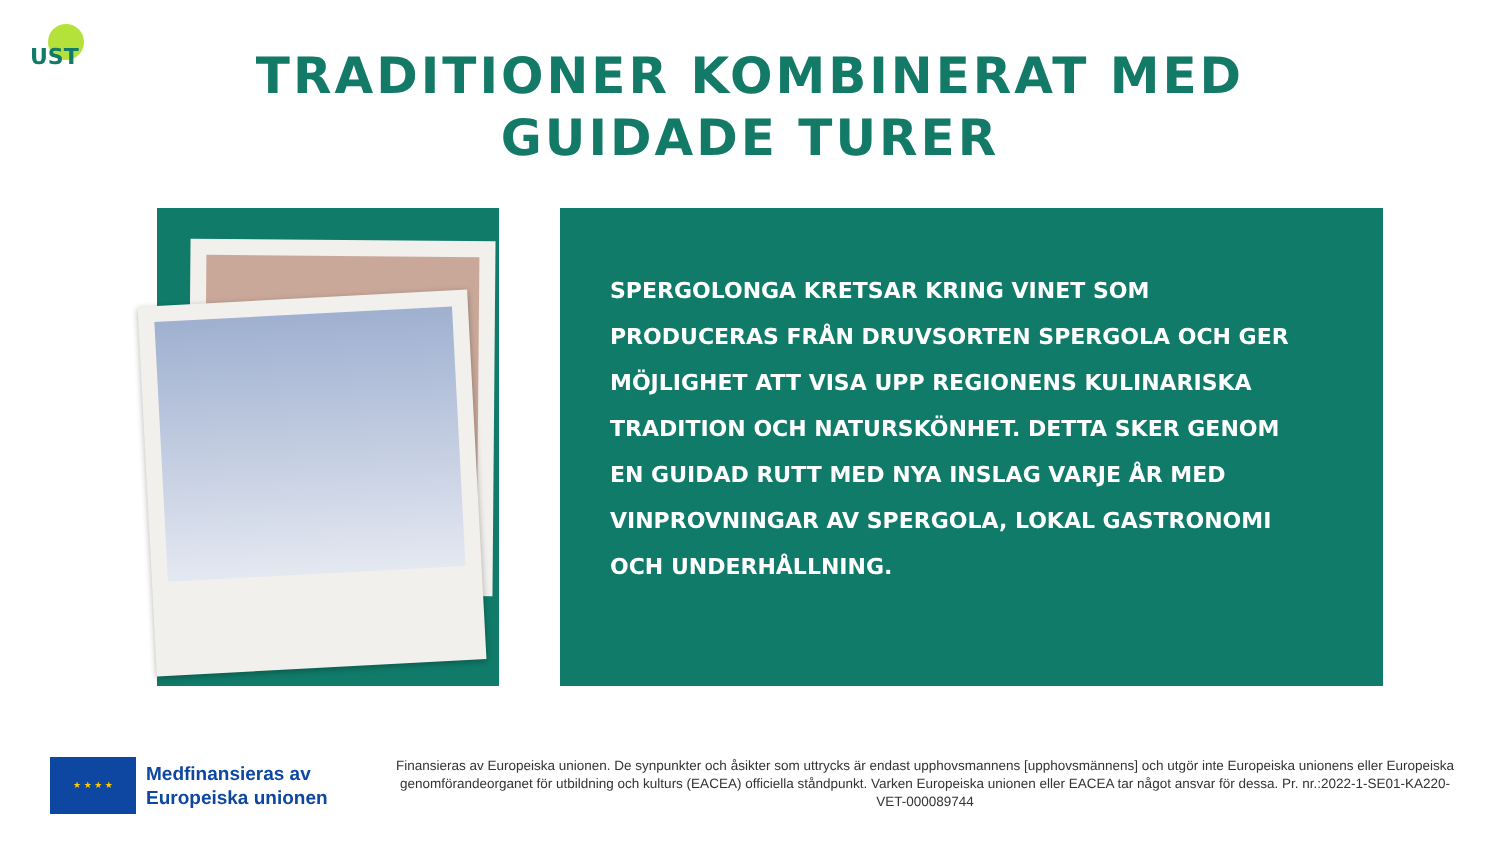UST
TRADITIONER KOMBINERAT MED GUIDADE TURER
SPERGOLONGA KRETSAR KRING VINET SOM PRODUCERAS FRÅN DRUVSORTEN SPERGOLA OCH GER MÖJLIGHET ATT VISA UPP REGIONENS KULINARISKA TRADITION OCH NATURSKÖNHET. DETTA SKER GENOM EN GUIDAD RUTT MED NYA INSLAG VARJE ÅR MED VINPROVNINGAR AV SPERGOLA, LOKAL GASTRONOMI OCH UNDERHÅLLNING.
★ ★ ★ ★
Medfinansieras av
Europeiska unionen
Finansieras av Europeiska unionen. De synpunkter och åsikter som uttrycks är endast upphovsmannens [upphovsmännens] och utgör inte Europeiska unionens eller Europeiska genomförandeorganet för utbildning och kulturs (EACEA) officiella ståndpunkt. Varken Europeiska unionen eller EACEA tar något ansvar för dessa. Pr. nr.:2022-1-SE01-KA220-VET-000089744